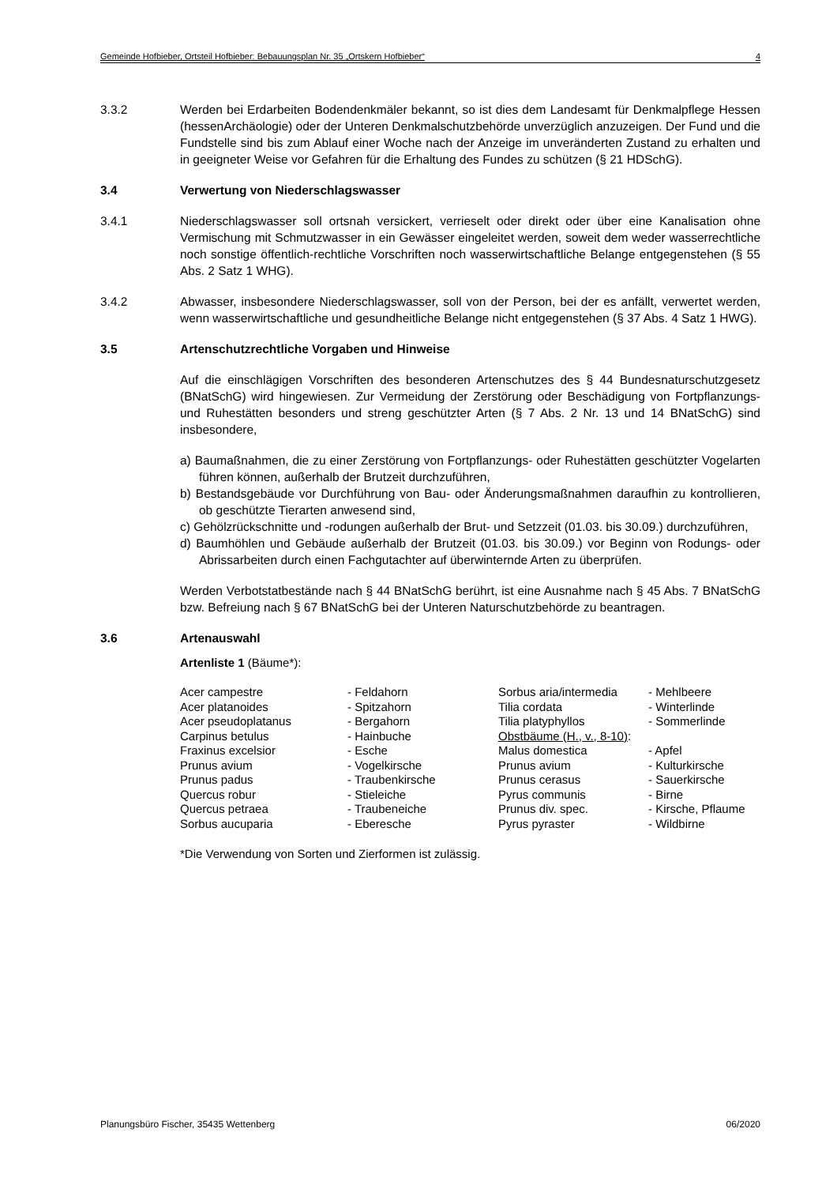Gemeinde Hofbieber, Ortsteil Hofbieber: Bebauungsplan Nr. 35 „Ortskern Hofbieber“4
3.3.2 Werden bei Erdarbeiten Bodendenkmäler bekannt, so ist dies dem Landesamt für Denkmalpflege Hessen (hessenArchäologie) oder der Unteren Denkmalschutzbehörde unverzüglich anzuzeigen. Der Fund und die Fundstelle sind bis zum Ablauf einer Woche nach der Anzeige im unveränderten Zustand zu erhalten und in geeigneter Weise vor Gefahren für die Erhaltung des Fundes zu schützen (§ 21 HDSchG).
3.4 Verwertung von Niederschlagswasser
3.4.1 Niederschlagswasser soll ortsnah versickert, verrieselt oder direkt oder über eine Kanalisation ohne Vermischung mit Schmutzwasser in ein Gewässer eingeleitet werden, soweit dem weder wasserrechtliche noch sonstige öffentlich-rechtliche Vorschriften noch wasserwirtschaftliche Belange entgegenstehen (§ 55 Abs. 2 Satz 1 WHG).
3.4.2 Abwasser, insbesondere Niederschlagswasser, soll von der Person, bei der es anfällt, verwertet werden, wenn wasserwirtschaftliche und gesundheitliche Belange nicht entgegenstehen (§ 37 Abs. 4 Satz 1 HWG).
3.5 Artenschutzrechtliche Vorgaben und Hinweise
Auf die einschlägigen Vorschriften des besonderen Artenschutzes des § 44 Bundesnaturschutzgesetz (BNatSchG) wird hingewiesen. Zur Vermeidung der Zerstörung oder Beschädigung von Fortpflanzungs- und Ruhestätten besonders und streng geschützter Arten (§ 7 Abs. 2 Nr. 13 und 14 BNatSchG) sind insbesondere,
a) Baumaßnahmen, die zu einer Zerstörung von Fortpflanzungs- oder Ruhestätten geschützter Vogelarten führen können, außerhalb der Brutzeit durchzuführen,
b) Bestandsgebäude vor Durchführung von Bau- oder Änderungsmaßnahmen daraufhin zu kontrollieren, ob geschützte Tierarten anwesend sind,
c) Gehölzrückschnitte und -rodungen außerhalb der Brut- und Setzzeit (01.03. bis 30.09.) durchzuführen,
d) Baumhöhlen und Gebäude außerhalb der Brutzeit (01.03. bis 30.09.) vor Beginn von Rodungs- oder Abrissarbeiten durch einen Fachgutachter auf überwinternde Arten zu überprüfen.
Werden Verbotstatbestände nach § 44 BNatSchG berührt, ist eine Ausnahme nach § 45 Abs. 7 BNatSchG bzw. Befreiung nach § 67 BNatSchG bei der Unteren Naturschutzbehörde zu beantragen.
3.6 Artenauswahl
Artenliste 1 (Bäume*):
| Acer campestre | - Feldahorn | Sorbus aria/intermedia | - Mehlbeere |
| Acer platanoides | - Spitzahorn | Tilia cordata | - Winterlinde |
| Acer pseudoplatanus | - Bergahorn | Tilia platyphyllos | - Sommerlinde |
| Carpinus betulus | - Hainbuche | Obstbäume (H., v., 8-10) : | |
| Fraxinus excelsior | - Esche | Malus domestica | - Apfel |
| Prunus avium | - Vogelkirsche | Prunus avium | - Kulturkirsche |
| Prunus padus | - Traubenkirsche | Prunus cerasus | - Sauerkirsche |
| Quercus robur | - Stieleiche | Pyrus communis | - Birne |
| Quercus petraea | - Traubeneiche | Prunus div. spec. | - Kirsche, Pflaume |
| Sorbus aucuparia | - Eberesche | Pyrus pyraster | - Wildbirne |
*Die Verwendung von Sorten und Zierformen ist zulässig.
Planungsbüro Fischer, 35435 Wettenberg 06/2020